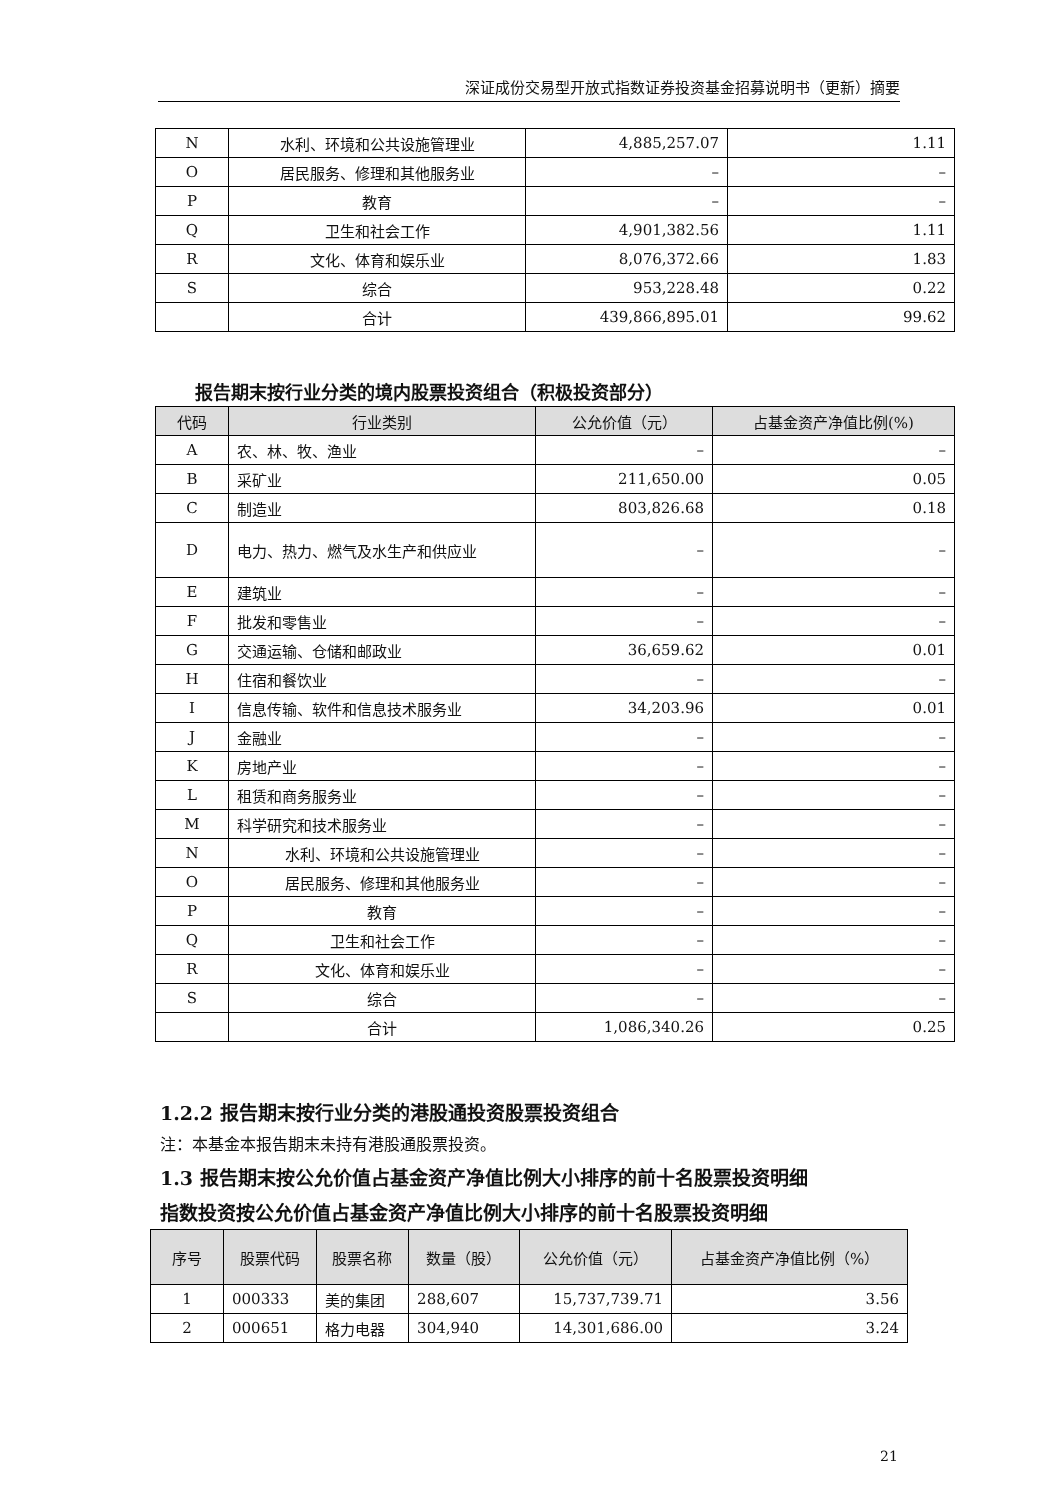深证成份交易型开放式指数证券投资基金招募说明书（更新）摘要
| N | 水利、环境和公共设施管理业 | 4,885,257.07 | 1.11 |
| O | 居民服务、修理和其他服务业 | – | – |
| P | 教育 | – | – |
| Q | 卫生和社会工作 | 4,901,382.56 | 1.11 |
| R | 文化、体育和娱乐业 | 8,076,372.66 | 1.83 |
| S | 综合 | 953,228.48 | 0.22 |
| | 合计 | 439,866,895.01 | 99.62 |
报告期末按行业分类的境内股票投资组合（积极投资部分）
| 代码 | 行业类别 | 公允价值（元） | 占基金资产净值比例(%) |
| --- | --- | --- | --- |
| A | 农、林、牧、渔业 | – | – |
| B | 采矿业 | 211,650.00 | 0.05 |
| C | 制造业 | 803,826.68 | 0.18 |
| D | 电力、热力、燃气及水生产和供应业 | – | – |
| E | 建筑业 | – | – |
| F | 批发和零售业 | – | – |
| G | 交通运输、仓储和邮政业 | 36,659.62 | 0.01 |
| H | 住宿和餐饮业 | – | – |
| I | 信息传输、软件和信息技术服务业 | 34,203.96 | 0.01 |
| J | 金融业 | – | – |
| K | 房地产业 | – | – |
| L | 租赁和商务服务业 | – | – |
| M | 科学研究和技术服务业 | – | – |
| N | 水利、环境和公共设施管理业 | – | – |
| O | 居民服务、修理和其他服务业 | – | – |
| P | 教育 | – | – |
| Q | 卫生和社会工作 | – | – |
| R | 文化、体育和娱乐业 | – | – |
| S | 综合 | – | – |
| | 合计 | 1,086,340.26 | 0.25 |
1.2.2 报告期末按行业分类的港股通投资股票投资组合
注：本基金本报告期末未持有港股通股票投资。
1.3 报告期末按公允价值占基金资产净值比例大小排序的前十名股票投资明细
指数投资按公允价值占基金资产净值比例大小排序的前十名股票投资明细
| 序号 | 股票代码 | 股票名称 | 数量（股） | 公允价值（元） | 占基金资产净值比例（%） |
| --- | --- | --- | --- | --- | --- |
| 1 | 000333 | 美的集团 | 288,607 | 15,737,739.71 | 3.56 |
| 2 | 000651 | 格力电器 | 304,940 | 14,301,686.00 | 3.24 |
21